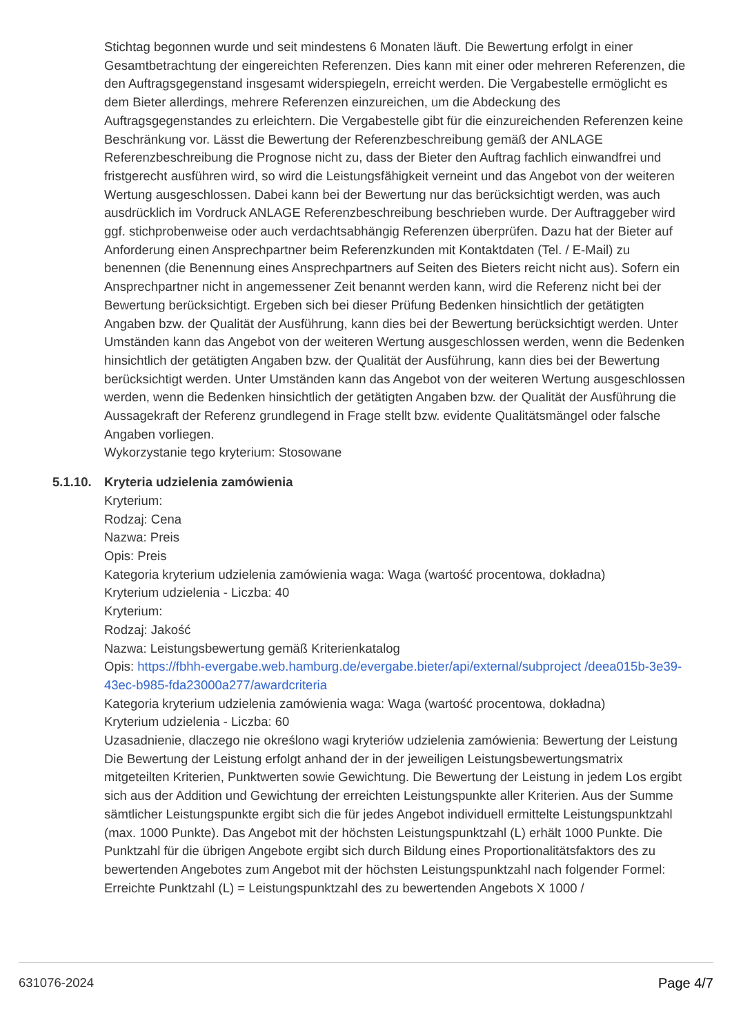Stichtag begonnen wurde und seit mindestens 6 Monaten läuft. Die Bewertung erfolgt in einer Gesamtbetrachtung der eingereichten Referenzen. Dies kann mit einer oder mehreren Referenzen, die den Auftragsgegenstand insgesamt widerspiegeln, erreicht werden. Die Vergabestelle ermöglicht es dem Bieter allerdings, mehrere Referenzen einzureichen, um die Abdeckung des Auftragsgegenstandes zu erleichtern. Die Vergabestelle gibt für die einzureichenden Referenzen keine Beschränkung vor. Lässt die Bewertung der Referenzbeschreibung gemäß der ANLAGE Referenzbeschreibung die Prognose nicht zu, dass der Bieter den Auftrag fachlich einwandfrei und fristgerecht ausführen wird, so wird die Leistungsfähigkeit verneint und das Angebot von der weiteren Wertung ausgeschlossen. Dabei kann bei der Bewertung nur das berücksichtigt werden, was auch ausdrücklich im Vordruck ANLAGE Referenzbeschreibung beschrieben wurde. Der Auftraggeber wird ggf. stichprobenweise oder auch verdachtsabhängig Referenzen überprüfen. Dazu hat der Bieter auf Anforderung einen Ansprechpartner beim Referenzkunden mit Kontaktdaten (Tel. / E-Mail) zu benennen (die Benennung eines Ansprechpartners auf Seiten des Bieters reicht nicht aus). Sofern ein Ansprechpartner nicht in angemessener Zeit benannt werden kann, wird die Referenz nicht bei der Bewertung berücksichtigt. Ergeben sich bei dieser Prüfung Bedenken hinsichtlich der getätigten Angaben bzw. der Qualität der Ausführung, kann dies bei der Bewertung berücksichtigt werden. Unter Umständen kann das Angebot von der weiteren Wertung ausgeschlossen werden, wenn die Bedenken hinsichtlich der getätigten Angaben bzw. der Qualität der Ausführung, kann dies bei der Bewertung berücksichtigt werden. Unter Umständen kann das Angebot von der weiteren Wertung ausgeschlossen werden, wenn die Bedenken hinsichtlich der getätigten Angaben bzw. der Qualität der Ausführung die Aussagekraft der Referenz grundlegend in Frage stellt bzw. evidente Qualitätsmängel oder falsche Angaben vorliegen.
Wykorzystanie tego kryterium: Stosowane
5.1.10. Kryteria udzielenia zamówienia
Kryterium:
Rodzaj: Cena
Nazwa: Preis
Opis: Preis
Kategoria kryterium udzielenia zamówienia waga: Waga (wartość procentowa, dokładna)
Kryterium udzielenia - Liczba: 40
Kryterium:
Rodzaj: Jakość
Nazwa: Leistungsbewertung gemäß Kriterienkatalog
Opis: https://fbhh-evergabe.web.hamburg.de/evergabe.bieter/api/external/subproject /deea015b-3e39-43ec-b985-fda23000a277/awardcriteria
Kategoria kryterium udzielenia zamówienia waga: Waga (wartość procentowa, dokładna)
Kryterium udzielenia - Liczba: 60
Uzasadnienie, dlaczego nie określono wagi kryteriów udzielenia zamówienia: Bewertung der Leistung Die Bewertung der Leistung erfolgt anhand der in der jeweiligen Leistungsbewertungsmatrix mitgeteilten Kriterien, Punktwerten sowie Gewichtung. Die Bewertung der Leistung in jedem Los ergibt sich aus der Addition und Gewichtung der erreichten Leistungspunkte aller Kriterien. Aus der Summe sämtlicher Leistungspunkte ergibt sich die für jedes Angebot individuell ermittelte Leistungspunktzahl (max. 1000 Punkte). Das Angebot mit der höchsten Leistungspunktzahl (L) erhält 1000 Punkte. Die Punktzahl für die übrigen Angebote ergibt sich durch Bildung eines Proportionalitätsfaktors des zu bewertenden Angebotes zum Angebot mit der höchsten Leistungspunktzahl nach folgender Formel: Erreichte Punktzahl (L) = Leistungspunktzahl des zu bewertenden Angebots X 1000 /
631076-2024 Page 4/7